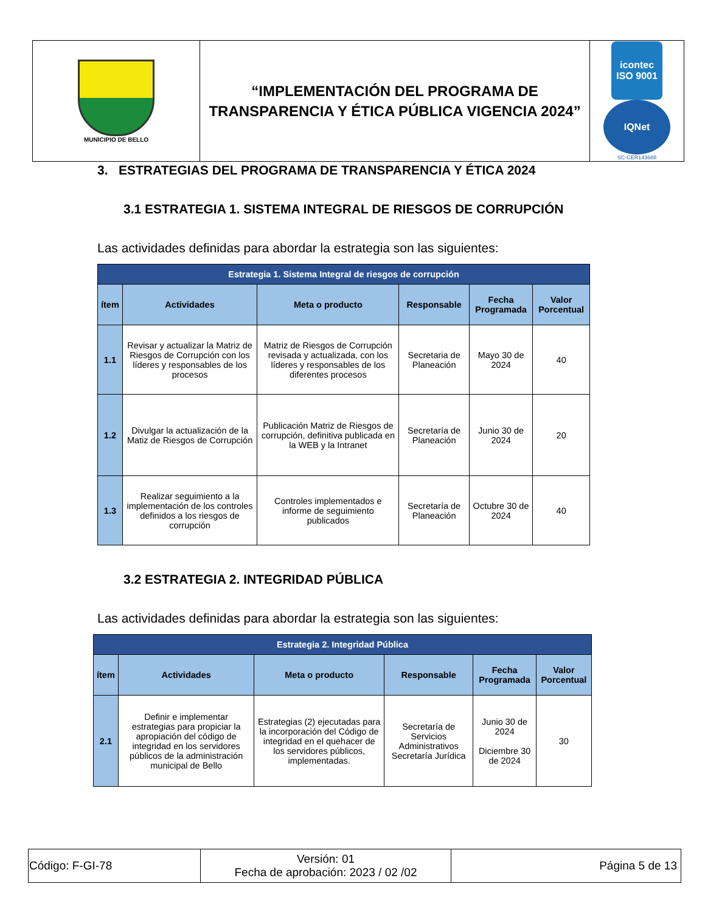| MUNICIPIO DE BELLO | “IMPLEMENTACIÓN DEL PROGRAMA DE TRANSPARENCIA Y ÉTICA PÚBLICA VIGENCIA 2024” | icontec ISO 9001 IQNet SC-CER143688 |
3. ESTRATEGIAS DEL PROGRAMA DE TRANSPARENCIA Y ÉTICA 2024
3.1 ESTRATEGIA 1. SISTEMA INTEGRAL DE RIESGOS DE CORRUPCIÓN
Las actividades definidas para abordar la estrategia son las siguientes:
| Estrategia 1. Sistema Integral de riesgos de corrupción | | | | | |
| ítem | Actividades | Meta o producto | Responsable | Fecha Programada | Valor Porcentual |
| 1.1 | Revisar y actualizar la Matriz de Riesgos de Corrupción con los líderes y responsables de los procesos | Matriz de Riesgos de Corrupción revisada y actualizada, con los líderes y responsables de los diferentes procesos | Secretaria de Planeación | Mayo 30 de 2024 | 40 |
| 1.2 | Divulgar la actualización de la Matiz de Riesgos de Corrupción | Publicación Matriz de Riesgos de corrupción, definitiva publicada en la WEB y la Intranet | Secretaría de Planeación | Junio 30 de 2024 | 20 |
| 1.3 | Realizar seguimiento a la implementación de los controles definidos a los riesgos de corrupción | Controles implementados e informe de seguimiento publicados | Secretaría de Planeación | Octubre 30 de 2024 | 40 |
3.2 ESTRATEGIA 2. INTEGRIDAD PÚBLICA
Las actividades definidas para abordar la estrategia son las siguientes:
| Estrategia 2. Integridad Pública | | | | | |
| ítem | Actividades | Meta o producto | Responsable | Fecha Programada | Valor Porcentual |
| 2.1 | Definir e implementar estrategias para propiciar la apropiación del código de integridad en los servidores públicos de la administración municipal de Bello | Estrategias (2) ejecutadas para la incorporación del Código de integridad en el quehacer de los servidores públicos, implementadas. | Secretaría de Servicios Administrativos Secretaría Jurídica | Junio 30 de 2024 Diciembre 30 de 2024 | 30 |
| Código: F-GI-78 | Versión: 01 Fecha de aprobación: 2023 / 02 /02 | Página 5 de 13 |